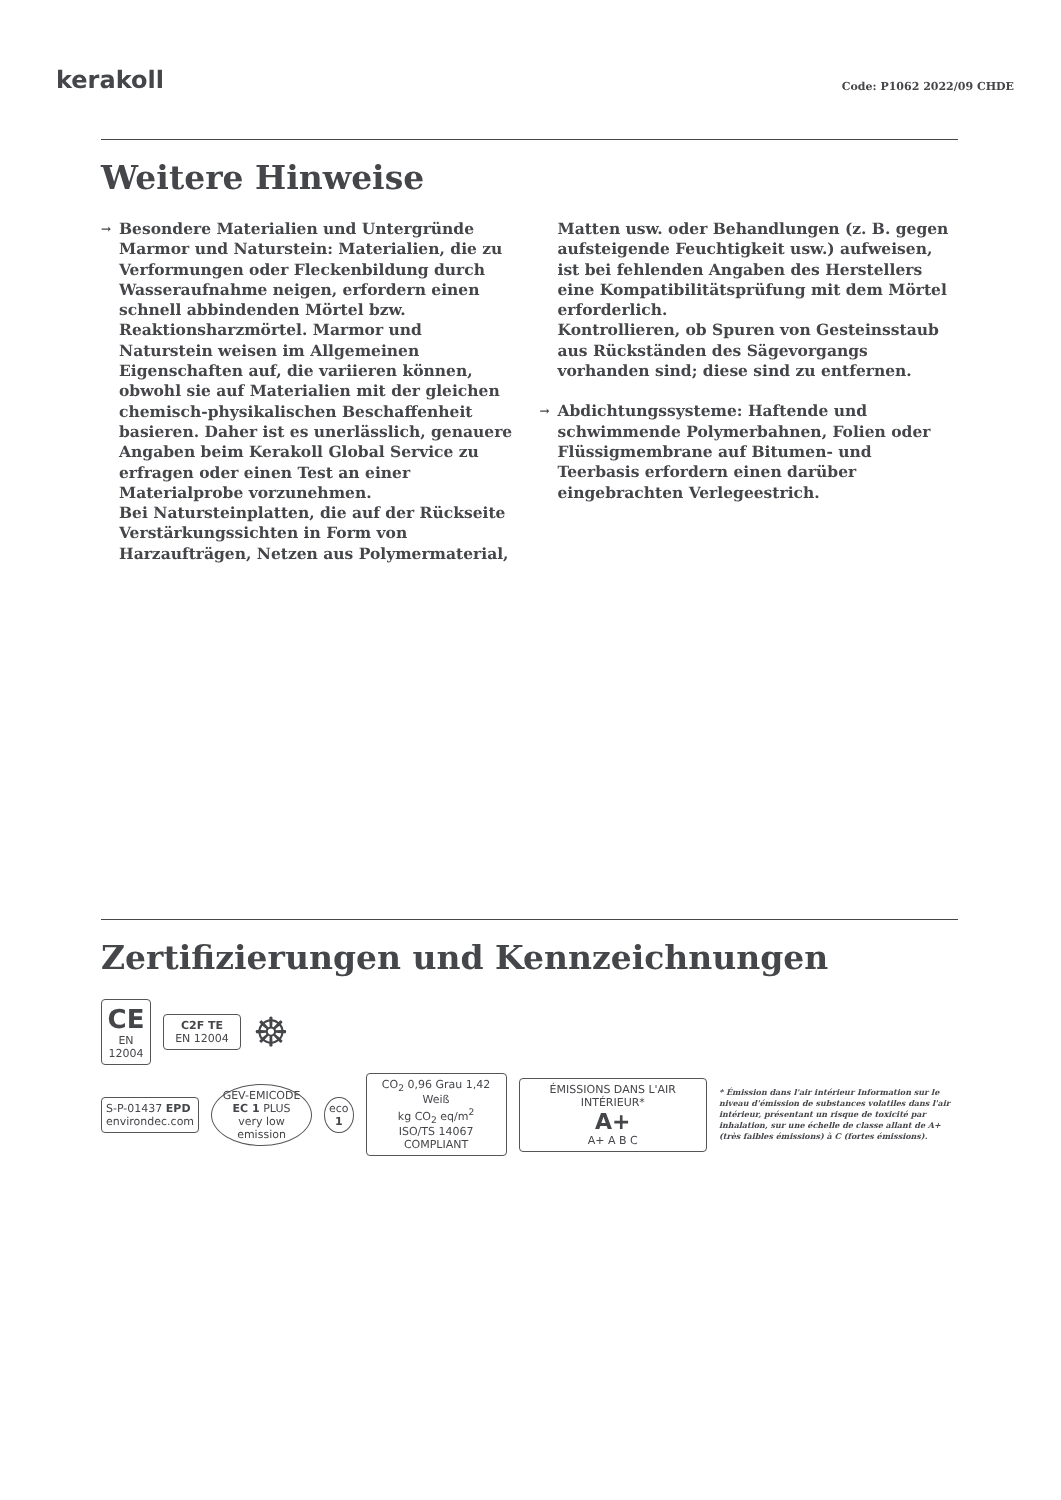kerakoll
Code: P1062 2022/09 CHDE
Weitere Hinweise
→
Besondere Materialien und Untergründe
Marmor und Naturstein: Materialien, die zu Verformungen oder Fleckenbildung durch Wasseraufnahme neigen, erfordern einen schnell abbindenden Mörtel bzw. Reaktionsharzmörtel. Marmor und Naturstein weisen im Allgemeinen Eigenschaften auf, die variieren können, obwohl sie auf Materialien mit der gleichen chemisch-physikalischen Beschaffenheit basieren. Daher ist es unerlässlich, genauere Angaben beim Kerakoll Global Service zu erfragen oder einen Test an einer Materialprobe vorzunehmen.
Bei Natursteinplatten, die auf der Rückseite Verstärkungssichten in Form von Harzaufträgen, Netzen aus Polymermaterial,
Matten usw. oder Behandlungen (z. B. gegen aufsteigende Feuchtigkeit usw.) aufweisen, ist bei fehlenden Angaben des Herstellers eine Kompatibilitätsprüfung mit dem Mörtel erforderlich.
Kontrollieren, ob Spuren von Gesteinsstaub aus Rückständen des Sägevorgangs vorhanden sind; diese sind zu entfernen.
→
Abdichtungssysteme: Haftende und schwimmende Polymerbahnen, Folien oder Flüssigmembrane auf Bitumen- und Teerbasis erfordern einen darüber eingebrachten Verlegeestrich.
Zertifizierungen und Kennzeichnungen
CE
EN 12004
C2F TE
EN 12004
☸
S-P-01437 EPD
environdec.com
GEV-EMICODE
EC 1 PLUS
very low emission
eco
1
CO<sub>2</sub> 0,96 Grau 1,42 Weiß
kg CO<sub>2</sub> eq/m<sup>2</sup>
ISO/TS 14067 COMPLIANT
ÉMISSIONS DANS L'AIR INTÉRIEUR*
A+
A+ A B C
* Émission dans l'air intérieur Information sur le niveau d'émission de substances volatiles dans l'air intérieur, présentant un risque de toxicité par inhalation, sur une échelle de classe allant de A+ (très faibles émissions) à C (fortes émissions).